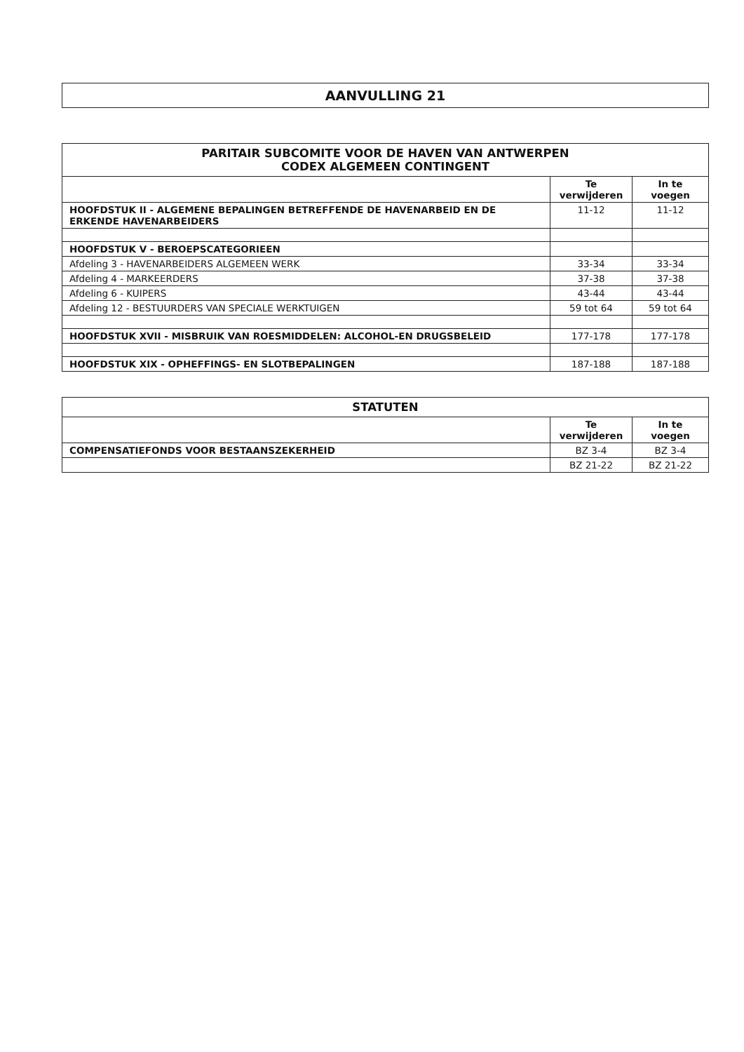AANVULLING 21
| PARITAIR SUBCOMITE VOOR DE HAVEN VAN ANTWERPEN CODEX ALGEMEEN CONTINGENT | | |
| --- | --- | --- |
| | Te verwijderen | In te voegen |
| HOOFDSTUK II - ALGEMENE BEPALINGEN BETREFFENDE DE HAVENARBEID EN DE ERKENDE HAVENARBEIDERS | 11-12 | 11-12 |
| HOOFDSTUK V - BEROEPSCATEGORIEEN | | |
| Afdeling 3 - HAVENARBEIDERS ALGEMEEN WERK | 33-34 | 33-34 |
| Afdeling 4 - MARKEERDERS | 37-38 | 37-38 |
| Afdeling 6 - KUIPERS | 43-44 | 43-44 |
| Afdeling 12 - BESTUURDERS VAN SPECIALE WERKTUIGEN | 59 tot 64 | 59 tot 64 |
| HOOFDSTUK XVII - MISBRUIK VAN ROESMIDDELEN: ALCOHOL-EN DRUGSBELEID | 177-178 | 177-178 |
| HOOFDSTUK XIX - OPHEFFINGS- EN SLOTBEPALINGEN | 187-188 | 187-188 |
| STATUTEN | | |
| --- | --- | --- |
| | Te verwijderen | In te voegen |
| COMPENSATIEFONDS VOOR BESTAANSZEKERHEID | BZ 3-4 | BZ 3-4 |
| | BZ 21-22 | BZ 21-22 |